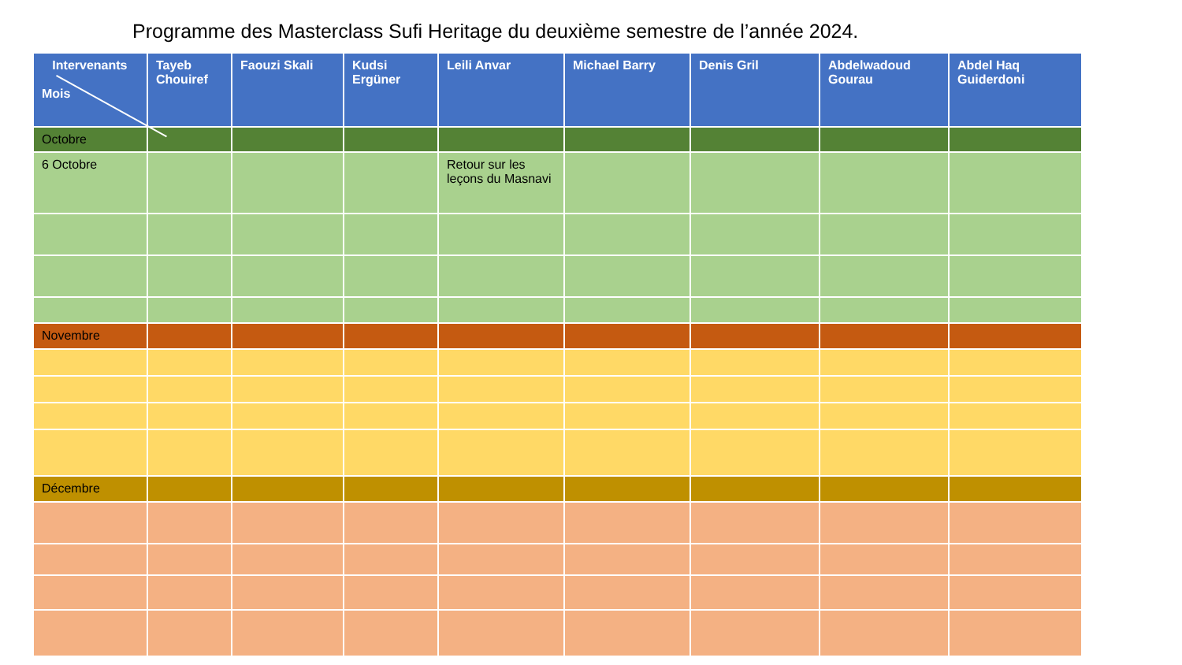Programme des Masterclass Sufi Heritage du deuxième semestre de l’année 2024.
| Intervenants Mois | Tayeb Chouiref | Faouzi Skali | Kudsi Ergüner | Leili Anvar | Michael Barry | Denis Gril | Abdelwadoud Gourau | Abdel Haq Guiderdoni |
| --- | --- | --- | --- | --- | --- | --- | --- | --- |
| Octobre | | | | | | | | |
| 6 Octobre | | | | Retour sur les leçons du Masnavi | | | | |
| Novembre | | | | | | | | |
| Décembre | | | | | | | | |